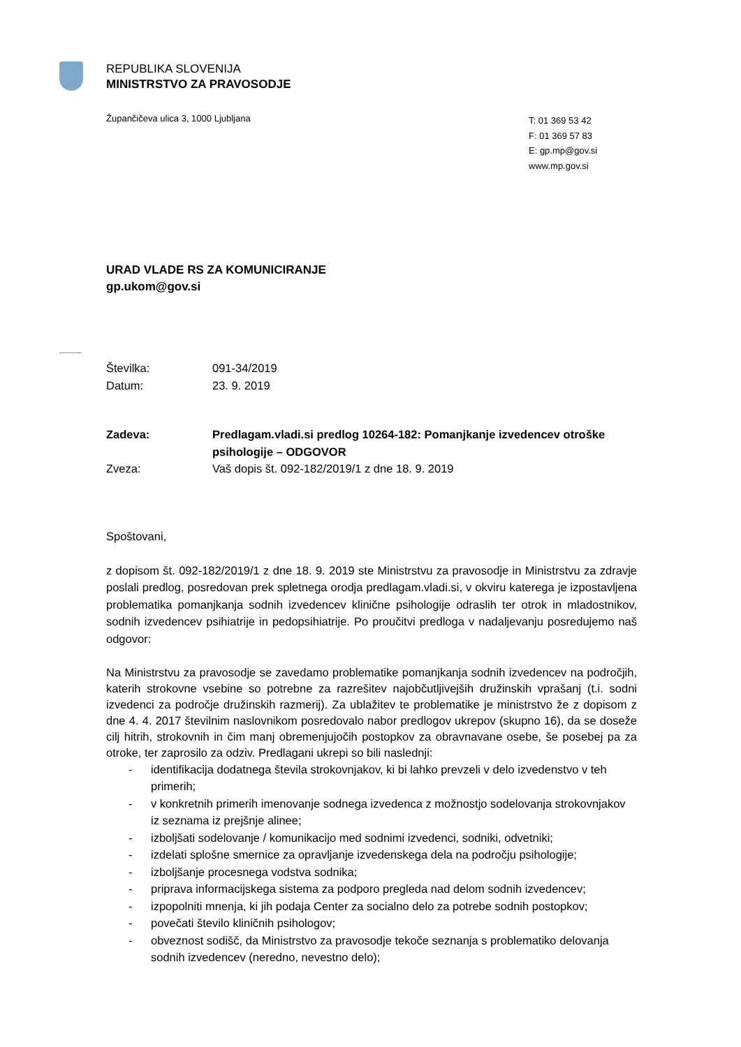REPUBLIKA SLOVENIJA
MINISTRSTVO ZA PRAVOSODJE
Župančičeva ulica 3, 1000 Ljubljana
T: 01 369 53 42
F: 01 369 57 83
E: gp.mp@gov.si
www.mp.gov.si
URAD VLADE RS ZA KOMUNICIRANJE
gp.ukom@gov.si
Številka: 091-34/2019
Datum: 23. 9. 2019
Zadeva: Predlagam.vladi.si predlog 10264-182: Pomanjkanje izvedencev otroške psihologije – ODGOVOR
Zveza: Vaš dopis št. 092-182/2019/1 z dne 18. 9. 2019
Spoštovani,
z dopisom št. 092-182/2019/1 z dne 18. 9. 2019 ste Ministrstvu za pravosodje in Ministrstvu za zdravje poslali predlog, posredovan prek spletnega orodja predlagam.vladi.si, v okviru katerega je izpostavljena problematika pomanjkanja sodnih izvedencev klinične psihologije odraslih ter otrok in mladostnikov, sodnih izvedencev psihiatrije in pedopsihiatrije. Po proučitvi predloga v nadaljevanju posredujemo naš odgovor:
Na Ministrstvu za pravosodje se zavedamo problematike pomanjkanja sodnih izvedencev na področjih, katerih strokovne vsebine so potrebne za razrešitev najobčutljivejših družinskih vprašanj (t.i. sodni izvedenci za področje družinskih razmerij). Za ublažitev te problematike je ministrstvo že z dopisom z dne 4. 4. 2017 številnim naslovnikom posredovalo nabor predlogov ukrepov (skupno 16), da se doseže cilj hitrih, strokovnih in čim manj obremenjujočih postopkov za obravnavane osebe, še posebej pa za otroke, ter zaprosilo za odziv. Predlagani ukrepi so bili naslednji:
- identifikacija dodatnega števila strokovnjakov, ki bi lahko prevzeli v delo izvedenstvo v teh primerih;
- v konkretnih primerih imenovanje sodnega izvedenca z možnostjo sodelovanja strokovnjakov iz seznama iz prejšnje alinee;
- izboljšati sodelovanje / komunikacijo med sodnimi izvedenci, sodniki, odvetniki;
- izdelati splošne smernice za opravljanje izvedenskega dela na področju psihologije;
- izboljšanje procesnega vodstva sodnika;
- priprava informacijskega sistema za podporo pregleda nad delom sodnih izvedencev;
- izpopolniti mnenja, ki jih podaja Center za socialno delo za potrebe sodnih postopkov;
- povečati število kliničnih psihologov;
- obveznost sodišč, da Ministrstvo za pravosodje tekoče seznanja s problematiko delovanja sodnih izvedencev (neredno, nevestno delo);